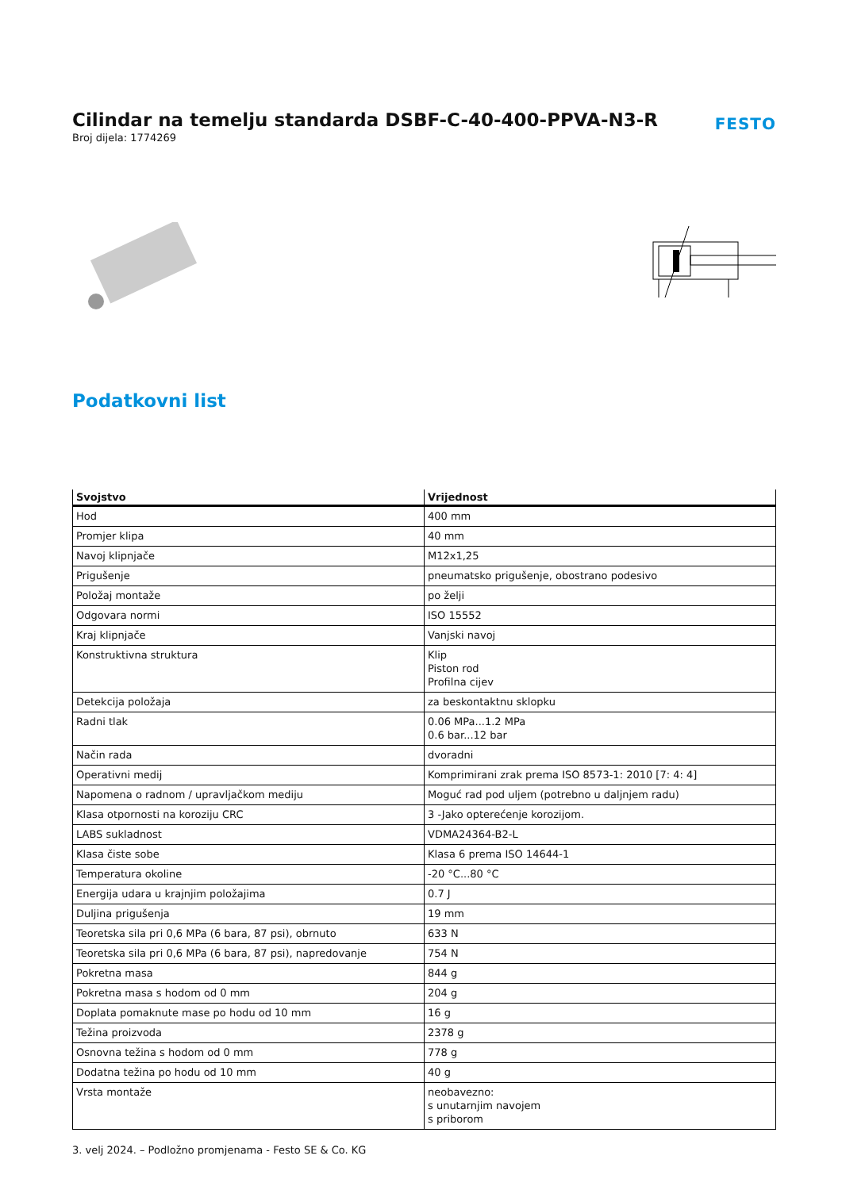Cilindar na temelju standarda DSBF-C-40-400-PPVA-N3-R
Broj dijela: 1774269
FESTO
Podatkovni list
| Svojstvo | Vrijednost |
| --- | --- |
| Hod | 400 mm |
| Promjer klipa | 40 mm |
| Navoj klipnjače | M12x1,25 |
| Prigušenje | pneumatsko prigušenje, obostrano podesivo |
| Položaj montaže | po želji |
| Odgovara normi | ISO 15552 |
| Kraj klipnjače | Vanjski navoj |
| Konstruktivna struktura | Klip Piston rod Profilna cijev |
| Detekcija položaja | za beskontaktnu sklopku |
| Radni tlak | 0.06 MPa...1.2 MPa 0.6 bar...12 bar |
| Način rada | dvoradni |
| Operativni medij | Komprimirani zrak prema ISO 8573-1: 2010 [7: 4: 4] |
| Napomena o radnom / upravljačkom mediju | Moguć rad pod uljem (potrebno u daljnjem radu) |
| Klasa otpornosti na koroziju CRC | 3 -Jako opterećenje korozijom. |
| LABS sukladnost | VDMA24364-B2-L |
| Klasa čiste sobe | Klasa 6 prema ISO 14644-1 |
| Temperatura okoline | -20 °C...80 °C |
| Energija udara u krajnjim položajima | 0.7 J |
| Duljina prigušenja | 19 mm |
| Teoretska sila pri 0,6 MPa (6 bara, 87 psi), obrnuto | 633 N |
| Teoretska sila pri 0,6 MPa (6 bara, 87 psi), napredovanje | 754 N |
| Pokretna masa | 844 g |
| Pokretna masa s hodom od 0 mm | 204 g |
| Doplata pomaknute mase po hodu od 10 mm | 16 g |
| Težina proizvoda | 2378 g |
| Osnovna težina s hodom od 0 mm | 778 g |
| Dodatna težina po hodu od 10 mm | 40 g |
| Vrsta montaže | neobavezno: s unutarnjim navojem s priborom |
3. velj 2024. – Podložno promjenama - Festo SE & Co. KG